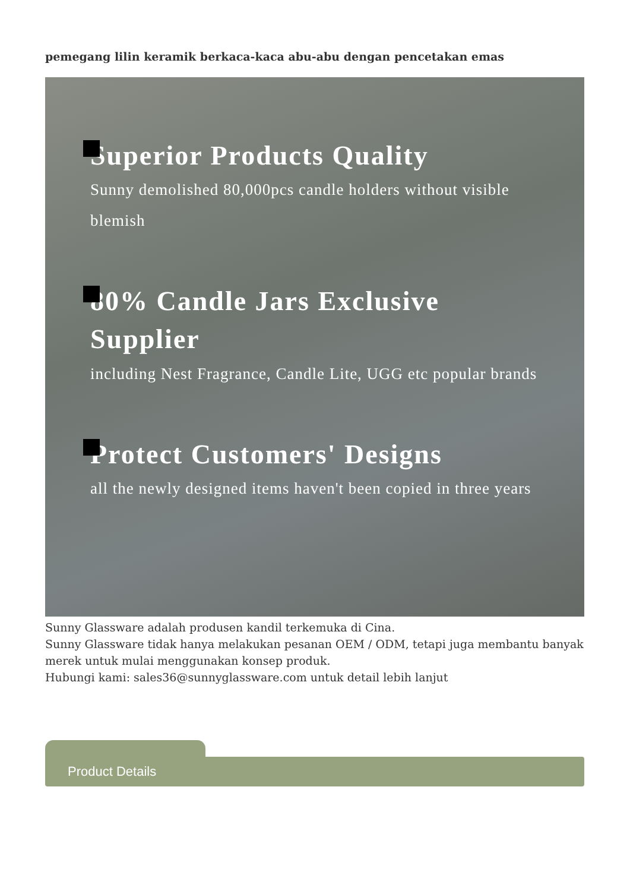pemegang lilin keramik berkaca-kaca abu-abu dengan pencetakan emas
Superior Products Quality
Sunny demolished 80,000pcs candle holders without visible blemish
80% Candle Jars Exclusive Supplier
including Nest Fragrance, Candle Lite, UGG etc popular brands
Protect Customers' Designs
all the newly designed items haven't been copied in three years
Sunny Glassware adalah produsen kandil terkemuka di Cina.
Sunny Glassware tidak hanya melakukan pesanan OEM / ODM, tetapi juga membantu banyak merek untuk mulai menggunakan konsep produk.
Hubungi kami: sales36@sunnyglassware.com untuk detail lebih lanjut
Product Details